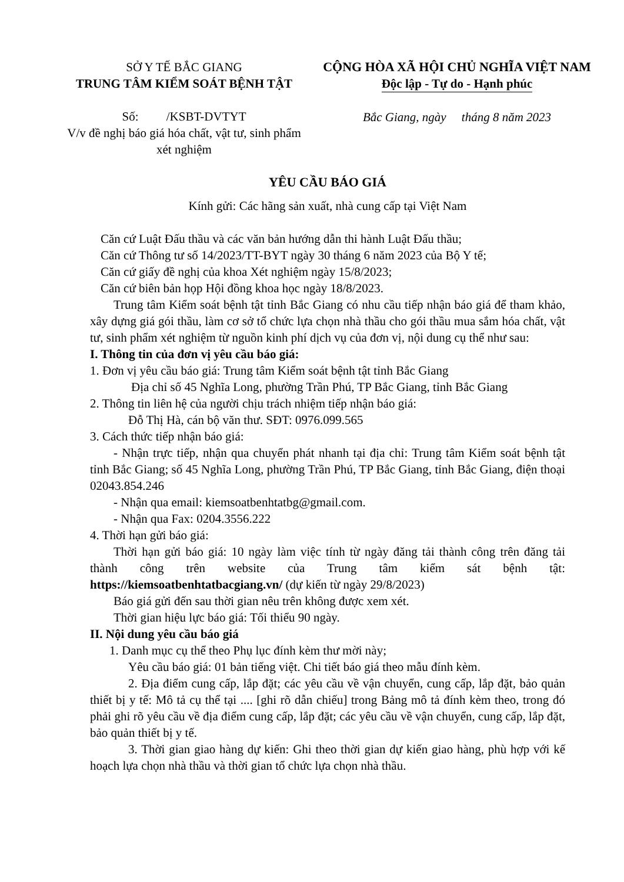SỞ Y TẾ BẮC GIANG
TRUNG TÂM KIỂM SOÁT BỆNH TẬT
Số: /KSBT-DVTYT
V/v đề nghị báo giá hóa chất, vật tư, sinh phẩm xét nghiệm
CỘNG HÒA XÃ HỘI CHỦ NGHĨA VIỆT NAM
Độc lập - Tự do - Hạnh phúc
Bắc Giang, ngày tháng 8 năm 2023
YÊU CẦU BÁO GIÁ
Kính gửi: Các hãng sản xuất, nhà cung cấp tại Việt Nam
Căn cứ Luật Đấu thầu và các văn bản hướng dẫn thi hành Luật Đấu thầu;
Căn cứ Thông tư số 14/2023/TT-BYT ngày 30 tháng 6 năm 2023 của Bộ Y tế;
Căn cứ giấy đề nghị của khoa Xét nghiệm ngày 15/8/2023;
Căn cứ biên bản họp Hội đồng khoa học ngày 18/8/2023.
Trung tâm Kiểm soát bệnh tật tỉnh Bắc Giang có nhu cầu tiếp nhận báo giá để tham khảo, xây dựng giá gói thầu, làm cơ sở tổ chức lựa chọn nhà thầu cho gói thầu mua sắm hóa chất, vật tư, sinh phẩm xét nghiệm từ nguồn kinh phí dịch vụ của đơn vị, nội dung cụ thể như sau:
I. Thông tin của đơn vị yêu cầu báo giá:
1. Đơn vị yêu cầu báo giá: Trung tâm Kiểm soát bệnh tật tỉnh Bắc Giang
Địa chỉ số 45 Nghĩa Long, phường Trần Phú, TP Bắc Giang, tỉnh Bắc Giang
2. Thông tin liên hệ của người chịu trách nhiệm tiếp nhận báo giá:
Đỗ Thị Hà, cán bộ văn thư. SĐT: 0976.099.565
3. Cách thức tiếp nhận báo giá:
- Nhận trực tiếp, nhận qua chuyển phát nhanh tại địa chỉ: Trung tâm Kiểm soát bệnh tật tỉnh Bắc Giang; số 45 Nghĩa Long, phường Trần Phú, TP Bắc Giang, tỉnh Bắc Giang, điện thoại 02043.854.246
- Nhận qua email: kiemsoatbenhtatbg@gmail.com.
- Nhận qua Fax: 0204.3556.222
4. Thời hạn gửi báo giá:
Thời hạn gửi báo giá: 10 ngày làm việc tính từ ngày đăng tải thành công trên đăng tải thành công trên website của Trung tâm kiểm sát bệnh tật: https://kiemsoatbenhtatbacgiang.vn/ (dự kiến từ ngày 29/8/2023)
Báo giá gửi đến sau thời gian nêu trên không được xem xét.
Thời gian hiệu lực báo giá: Tối thiểu 90 ngày.
II. Nội dung yêu cầu báo giá
1. Danh mục cụ thể theo Phụ lục đính kèm thư mời này;
Yêu cầu báo giá: 01 bản tiếng việt. Chi tiết báo giá theo mẫu đính kèm.
2. Địa điểm cung cấp, lắp đặt; các yêu cầu về vận chuyển, cung cấp, lắp đặt, bảo quản thiết bị y tế: Mô tả cụ thể tại .... [ghi rõ dẫn chiếu] trong Bảng mô tả đính kèm theo, trong đó phải ghi rõ yêu cầu về địa điểm cung cấp, lắp đặt; các yêu cầu về vận chuyển, cung cấp, lắp đặt, bảo quản thiết bị y tế.
3. Thời gian giao hàng dự kiến: Ghi theo thời gian dự kiến giao hàng, phù hợp với kế hoạch lựa chọn nhà thầu và thời gian tổ chức lựa chọn nhà thầu.